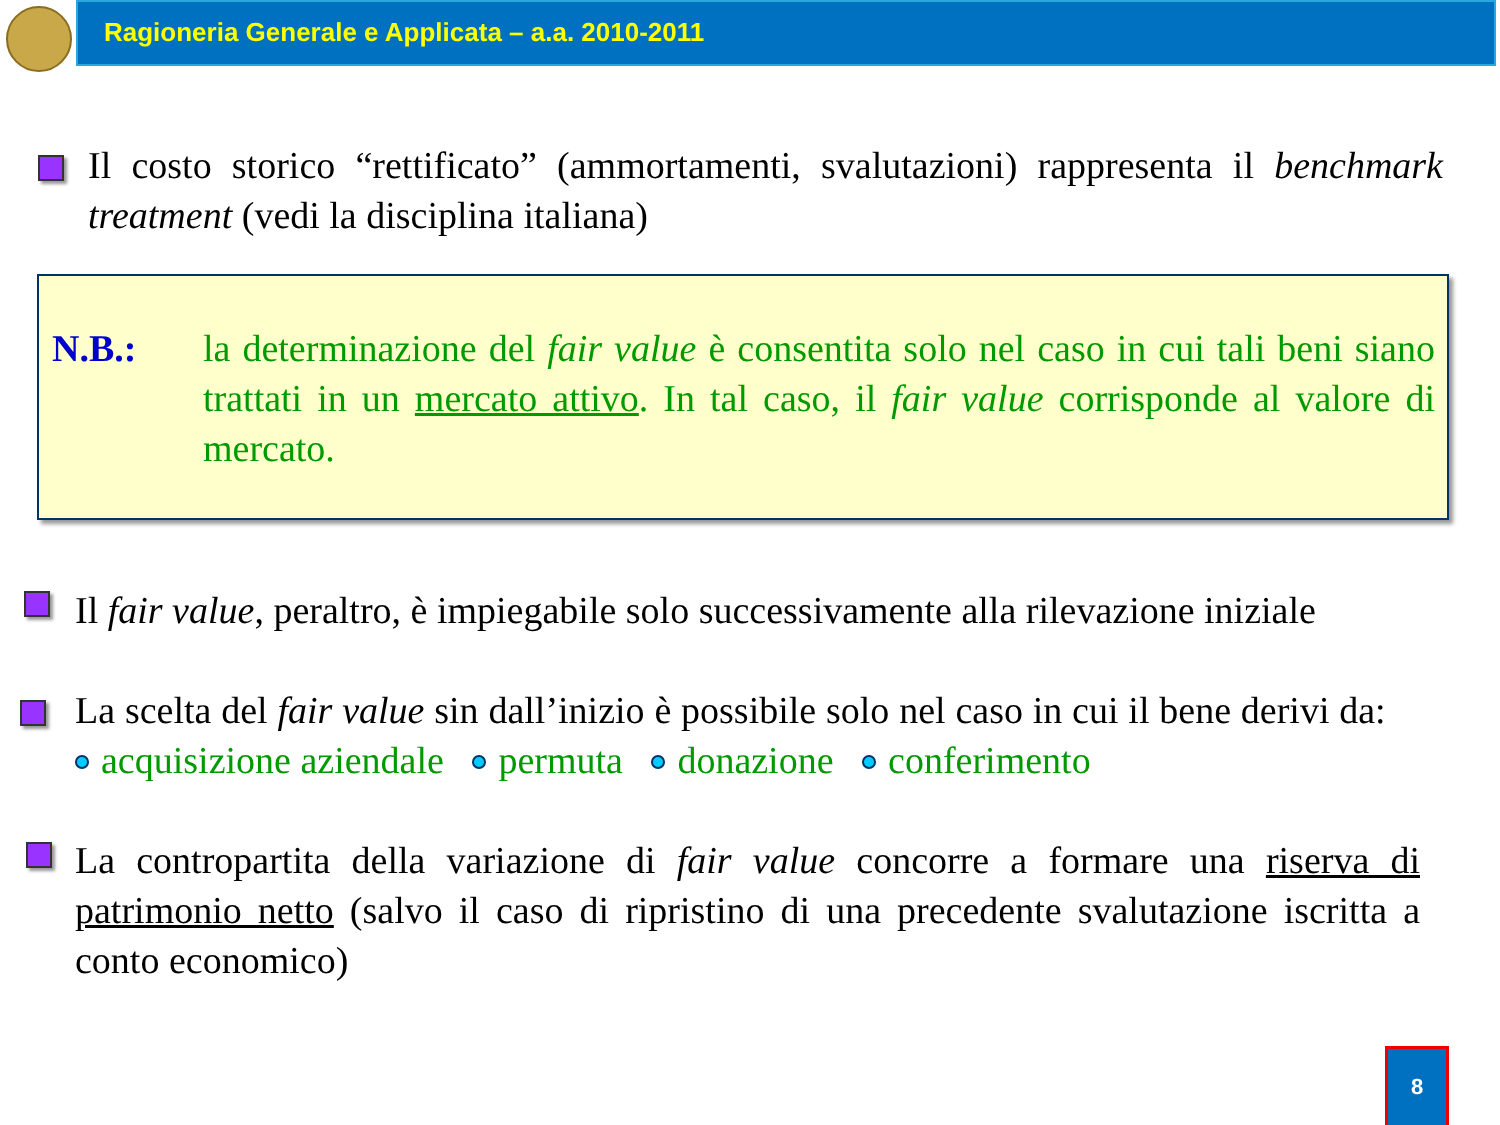Ragioneria Generale e Applicata – a.a. 2010-2011
Il costo storico “rettificato” (ammortamenti, svalutazioni) rappresenta il benchmark treatment (vedi la disciplina italiana)
N.B.:
la determinazione del fair value è consentita solo nel caso in cui tali beni siano trattati in un mercato attivo. In tal caso, il fair value corrisponde al valore di mercato.
Il fair value, peraltro, è impiegabile solo successivamente alla rilevazione iniziale
La scelta del fair value sin dall’inizio è possibile solo nel caso in cui il bene derivi da: acquisizione aziendale permuta donazione conferimento
La contropartita della variazione di fair value concorre a formare una riserva di patrimonio netto (salvo il caso di ripristino di una precedente svalutazione iscritta a conto economico)
8